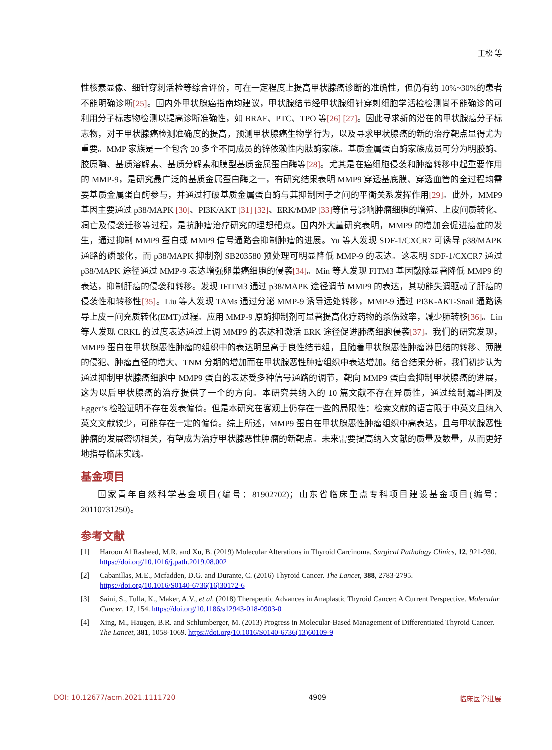王松 等
性核素显像、细针穿刺活检等综合评价，可在一定程度上提高甲状腺癌诊断的准确性，但仍有约 10%~30%的患者不能明确诊断[25]。国内外甲状腺癌指南均建议，甲状腺结节经甲状腺细针穿刺细胞学活检检测尚不能确诊的可利用分子标志物检测以提高诊断准确性，如 BRAF、PTC、TPO 等[26] [27]。因此寻求新的潜在的甲状腺癌分子标志物，对于甲状腺癌检测准确度的提高，预测甲状腺癌生物学行为，以及寻求甲状腺癌的新的治疗靶点显得尤为重要。MMP 家族是一个包含 20 多个不同成员的锌依赖性内肽酶家族。基质金属蛋白酶家族成员可分为明胶酶、胶原酶、基质溶解素、基质分解素和膜型基质金属蛋白酶等[28]。尤其是在癌细胞侵袭和肿瘤转移中起重要作用的 MMP-9，是研究最广泛的基质金属蛋白酶之一，有研究结果表明 MMP9 穿透基底膜、穿透血管的全过程均需要基质金属蛋白酶参与，并通过打破基质金属蛋白酶与其抑制因子之间的平衡关系发挥作用[29]。此外，MMP9 基因主要通过 p38/MAPK [30]、PI3K/AKT [31] [32]、ERK/MMP [33] 等信号影响肿瘤细胞的增殖、上皮间质转化、凋亡及侵袭迁移等过程，是抗肿瘤治疗研究的理想靶点。国内外大量研究表明，MMP9 的增加会促进癌症的发生，通过抑制 MMP9 蛋白或 MMP9 信号通路会抑制肿瘤的进展。Yu 等人发现 SDF-1/CXCR7 可诱导 p38/MAPK 通路的磷酸化，而 p38/MAPK 抑制剂 SB203580 预处理可明显降低 MMP-9 的表达。这表明 SDF-1/CXCR7 通过 p38/MAPK 途径通过 MMP-9 表达增强卵巢癌细胞的侵袭[34]。Min 等人发现 FITM3 基因敲除显著降低 MMP9 的表达，抑制肝癌的侵袭和转移。发现 IFITM3 通过 p38/MAPK 途径调节 MMP9 的表达，其功能失调驱动了肝癌的侵袭性和转移性[35]。Liu 等人发现 TAMs 通过分泌 MMP-9 诱导远处转移，MMP-9 通过 PI3K-AKT-Snail 通路诱导上皮－间充质转化(EMT)过程。应用 MMP-9 原酶抑制剂可显著提高化疗药物的杀伤效率，减少肺转移[36]。Lin 等人发现 CRKL 的过度表达通过上调 MMP9 的表达和激活 ERK 途径促进肺癌细胞侵袭[37]。我们的研究发现，MMP9 蛋白在甲状腺恶性肿瘤的组织中的表达明显高于良性结节组，且随着甲状腺恶性肿瘤淋巴结的转移、薄膜的侵犯、肿瘤直径的增大、TNM 分期的增加而在甲状腺恶性肿瘤组织中表达增加。结合结果分析，我们初步认为通过抑制甲状腺癌细胞中 MMP9 蛋白的表达受多种信号通路的调节，靶向 MMP9 蛋白会抑制甲状腺癌的进展，这为以后甲状腺癌的治疗提供了一个的方向。本研究共纳入的 10 篇文献不存在异质性，通过绘制漏斗图及 Egger’s 检验证明不存在发表偏倚。但是本研究在客观上仍存在一些的局限性：检索文献的语言限于中英文且纳入英文文献较少，可能存在一定的偏倚。综上所述，MMP9 蛋白在甲状腺恶性肿瘤组织中高表达，且与甲状腺恶性肿瘤的发展密切相关，有望成为治疗甲状腺恶性肿瘤的新靶点。未来需要提高纳入文献的质量及数量，从而更好地指导临床实践。
基金项目
国家青年自然科学基金项目(编号：81902702)；山东省临床重点专科项目建设基金项目(编号：20110731250)。
参考文献
[1] Haroon Al Rasheed, M.R. and Xu, B. (2019) Molecular Alterations in Thyroid Carcinoma. Surgical Pathology Clinics, 12, 921-930. https://doi.org/10.1016/j.path.2019.08.002
[2] Cabanillas, M.E., Mcfadden, D.G. and Durante, C. (2016) Thyroid Cancer. The Lancet, 388, 2783-2795. https://doi.org/10.1016/S0140-6736(16)30172-6
[3] Saini, S., Tulla, K., Maker, A.V., et al. (2018) Therapeutic Advances in Anaplastic Thyroid Cancer: A Current Perspective. Molecular Cancer, 17, 154. https://doi.org/10.1186/s12943-018-0903-0
[4] Xing, M., Haugen, B.R. and Schlumberger, M. (2013) Progress in Molecular-Based Management of Differentiated Thyroid Cancer. The Lancet, 381, 1058-1069. https://doi.org/10.1016/S0140-6736(13)60109-9
DOI: 10.12677/acm.2021.1111720 4909 临床医学进展